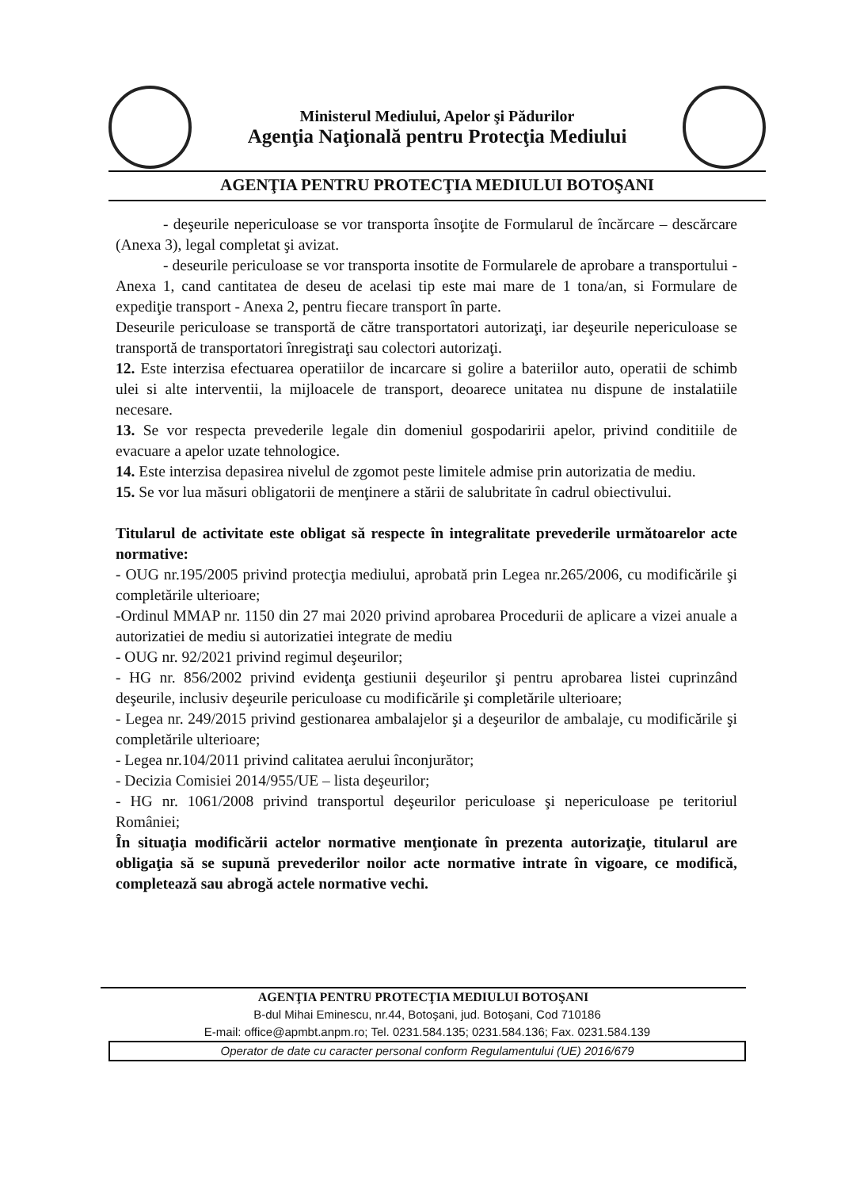Ministerul Mediului, Apelor şi Pădurilor
Agenţia Naţională pentru Protecţia Mediului
AGENŢIA PENTRU PROTECŢIA MEDIULUI BOTOŞANI
- deşeurile nepericuloase se vor transporta însoţite de Formularul de încărcare – descărcare (Anexa 3), legal completat şi avizat.
- deseurile periculoase se vor transporta insotite de Formularele de aprobare a transportului - Anexa 1, cand cantitatea de deseu de acelasi tip este mai mare de 1 tona/an, si Formulare de expediţie transport - Anexa 2, pentru fiecare transport în parte.
Deseurile periculoase se transportă de către transportatori autorizaţi, iar deşeurile nepericuloase se transportă de transportatori înregistraţi sau colectori autorizaţi.
12. Este interzisa efectuarea operatiilor de incarcare si golire a bateriilor auto, operatii de schimb ulei si alte interventii, la mijloacele de transport, deoarece unitatea nu dispune de instalatiile necesare.
13. Se vor respecta prevederile legale din domeniul gospodaririi apelor, privind conditiile de evacuare a apelor uzate tehnologice.
14. Este interzisa depasirea nivelul de zgomot peste limitele admise prin autorizatia de mediu.
15. Se vor lua măsuri obligatorii de menţinere a stării de salubritate în cadrul obiectivului.
Titularul de activitate este obligat să respecte în integralitate prevederile următoarelor acte normative:
- OUG nr.195/2005 privind protecţia mediului, aprobată prin Legea nr.265/2006, cu modificările şi completările ulterioare;
-Ordinul MMAP nr. 1150 din 27 mai 2020 privind aprobarea Procedurii de aplicare a vizei anuale a autorizatiei de mediu si autorizatiei integrate de mediu
- OUG nr. 92/2021 privind regimul deşeurilor;
- HG nr. 856/2002 privind evidenţa gestiunii deşeurilor şi pentru aprobarea listei cuprinzând deşeurile, inclusiv deşeurile periculoase cu modificările şi completările ulterioare;
- Legea nr. 249/2015 privind gestionarea ambalajelor şi a deşeurilor de ambalaje, cu modificările şi completările ulterioare;
- Legea nr.104/2011 privind calitatea aerului înconjurător;
- Decizia Comisiei 2014/955/UE – lista deşeurilor;
- HG nr. 1061/2008 privind transportul deşeurilor periculoase şi nepericuloase pe teritoriul României;
În situaţia modificării actelor normative menţionate în prezenta autorizaţie, titularul are obligaţia să se supună prevederilor noilor acte normative intrate în vigoare, ce modifică, completează sau abrogă actele normative vechi.
AGENŢIA PENTRU PROTECŢIA MEDIULUI BOTOŞANI
B-dul Mihai Eminescu, nr.44, Botoşani, jud. Botoşani, Cod 710186
E-mail: office@apmbt.anpm.ro; Tel. 0231.584.135; 0231.584.136; Fax. 0231.584.139
Operator de date cu caracter personal conform Regulamentului (UE) 2016/679